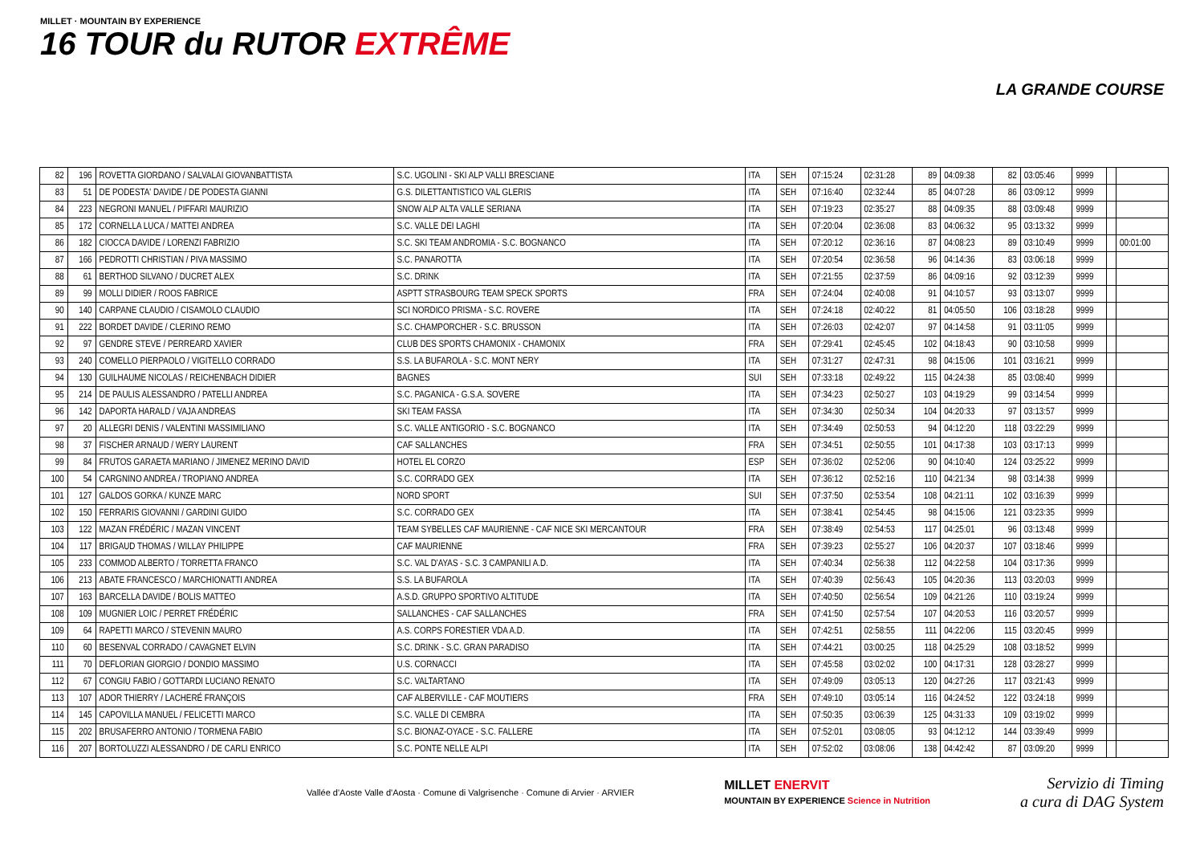MILLET · MOUNTAIN BY EXPERIENCE
16 TOUR du RUTOR EXTRÊME
LA GRANDE COURSE
| 82 | 196 | ROVETTA GIORDANO / SALVALAI GIOVANBATTISTA | S.C. UGOLINI - SKI ALP VALLI BRESCIANE | ITA | SEH | 07:15:24 | 02:31:28 | 89 | 04:09:38 | 82 | 03:05:46 | 9999 | | |
| 83 | 51 | DE PODESTA' DAVIDE / DE PODESTA GIANNI | G.S. DILETTANTISTICO VAL GLERIS | ITA | SEH | 07:16:40 | 02:32:44 | 85 | 04:07:28 | 86 | 03:09:12 | 9999 | | |
| 84 | 223 | NEGRONI MANUEL / PIFFARI MAURIZIO | SNOW ALP ALTA VALLE SERIANA | ITA | SEH | 07:19:23 | 02:35:27 | 88 | 04:09:35 | 88 | 03:09:48 | 9999 | | |
| 85 | 172 | CORNELLA LUCA / MATTEI ANDREA | S.C. VALLE DEI LAGHI | ITA | SEH | 07:20:04 | 02:36:08 | 83 | 04:06:32 | 95 | 03:13:32 | 9999 | | |
| 86 | 182 | CIOCCA DAVIDE / LORENZI FABRIZIO | S.C. SKI TEAM ANDROMIA - S.C. BOGNANCO | ITA | SEH | 07:20:12 | 02:36:16 | 87 | 04:08:23 | 89 | 03:10:49 | 9999 | | 00:01:00 |
| 87 | 166 | PEDROTTI CHRISTIAN / PIVA MASSIMO | S.C. PANAROTTA | ITA | SEH | 07:20:54 | 02:36:58 | 96 | 04:14:36 | 83 | 03:06:18 | 9999 | | |
| 88 | 61 | BERTHOD SILVANO / DUCRET ALEX | S.C. DRINK | ITA | SEH | 07:21:55 | 02:37:59 | 86 | 04:09:16 | 92 | 03:12:39 | 9999 | | |
| 89 | 99 | MOLLI DIDIER / ROOS FABRICE | ASPTT STRASBOURG TEAM SPECK SPORTS | FRA | SEH | 07:24:04 | 02:40:08 | 91 | 04:10:57 | 93 | 03:13:07 | 9999 | | |
| 90 | 140 | CARPANE CLAUDIO / CISAMOLO CLAUDIO | SCI NORDICO PRISMA - S.C. ROVERE | ITA | SEH | 07:24:18 | 02:40:22 | 81 | 04:05:50 | 106 | 03:18:28 | 9999 | | |
| 91 | 222 | BORDET DAVIDE / CLERINO REMO | S.C. CHAMPORCHER - S.C. BRUSSON | ITA | SEH | 07:26:03 | 02:42:07 | 97 | 04:14:58 | 91 | 03:11:05 | 9999 | | |
| 92 | 97 | GENDRE STEVE / PERREARD XAVIER | CLUB DES SPORTS CHAMONIX - CHAMONIX | FRA | SEH | 07:29:41 | 02:45:45 | 102 | 04:18:43 | 90 | 03:10:58 | 9999 | | |
| 93 | 240 | COMELLO PIERPAOLO / VIGITELLO CORRADO | S.S. LA BUFAROLA - S.C. MONT NERY | ITA | SEH | 07:31:27 | 02:47:31 | 98 | 04:15:06 | 101 | 03:16:21 | 9999 | | |
| 94 | 130 | GUILHAUME NICOLAS / REICHENBACH DIDIER | BAGNES | SUI | SEH | 07:33:18 | 02:49:22 | 115 | 04:24:38 | 85 | 03:08:40 | 9999 | | |
| 95 | 214 | DE PAULIS ALESSANDRO / PATELLI ANDREA | S.C. PAGANICA - G.S.A. SOVERE | ITA | SEH | 07:34:23 | 02:50:27 | 103 | 04:19:29 | 99 | 03:14:54 | 9999 | | |
| 96 | 142 | DAPORTA HARALD / VAJA ANDREAS | SKI TEAM FASSA | ITA | SEH | 07:34:30 | 02:50:34 | 104 | 04:20:33 | 97 | 03:13:57 | 9999 | | |
| 97 | 20 | ALLEGRI DENIS / VALENTINI MASSIMILIANO | S.C. VALLE ANTIGORIO - S.C. BOGNANCO | ITA | SEH | 07:34:49 | 02:50:53 | 94 | 04:12:20 | 118 | 03:22:29 | 9999 | | |
| 98 | 37 | FISCHER ARNAUD / WERY LAURENT | CAF SALLANCHES | FRA | SEH | 07:34:51 | 02:50:55 | 101 | 04:17:38 | 103 | 03:17:13 | 9999 | | |
| 99 | 84 | FRUTOS GARAETA MARIANO / JIMENEZ MERINO DAVID | HOTEL EL CORZO | ESP | SEH | 07:36:02 | 02:52:06 | 90 | 04:10:40 | 124 | 03:25:22 | 9999 | | |
| 100 | 54 | CARGNINO ANDREA / TROPIANO ANDREA | S.C. CORRADO GEX | ITA | SEH | 07:36:12 | 02:52:16 | 110 | 04:21:34 | 98 | 03:14:38 | 9999 | | |
| 101 | 127 | GALDOS GORKA / KUNZE MARC | NORD SPORT | SUI | SEH | 07:37:50 | 02:53:54 | 108 | 04:21:11 | 102 | 03:16:39 | 9999 | | |
| 102 | 150 | FERRARIS GIOVANNI / GARDINI GUIDO | S.C. CORRADO GEX | ITA | SEH | 07:38:41 | 02:54:45 | 98 | 04:15:06 | 121 | 03:23:35 | 9999 | | |
| 103 | 122 | MAZAN FRÉDÉRIC / MAZAN VINCENT | TEAM SYBELLES CAF MAURIENNE - CAF NICE SKI MERCANTOUR | FRA | SEH | 07:38:49 | 02:54:53 | 117 | 04:25:01 | 96 | 03:13:48 | 9999 | | |
| 104 | 117 | BRIGAUD THOMAS / WILLAY PHILIPPE | CAF MAURIENNE | FRA | SEH | 07:39:23 | 02:55:27 | 106 | 04:20:37 | 107 | 03:18:46 | 9999 | | |
| 105 | 233 | COMMOD ALBERTO / TORRETTA FRANCO | S.C. VAL D'AYAS - S.C. 3 CAMPANILI A.D. | ITA | SEH | 07:40:34 | 02:56:38 | 112 | 04:22:58 | 104 | 03:17:36 | 9999 | | |
| 106 | 213 | ABATE FRANCESCO / MARCHIONATTI ANDREA | S.S. LA BUFAROLA | ITA | SEH | 07:40:39 | 02:56:43 | 105 | 04:20:36 | 113 | 03:20:03 | 9999 | | |
| 107 | 163 | BARCELLA DAVIDE / BOLIS MATTEO | A.S.D. GRUPPO SPORTIVO ALTITUDE | ITA | SEH | 07:40:50 | 02:56:54 | 109 | 04:21:26 | 110 | 03:19:24 | 9999 | | |
| 108 | 109 | MUGNIER LOIC / PERRET FRÉDÉRIC | SALLANCHES - CAF SALLANCHES | FRA | SEH | 07:41:50 | 02:57:54 | 107 | 04:20:53 | 116 | 03:20:57 | 9999 | | |
| 109 | 64 | RAPETTI MARCO / STEVENIN MAURO | A.S. CORPS FORESTIER VDA A.D. | ITA | SEH | 07:42:51 | 02:58:55 | 111 | 04:22:06 | 115 | 03:20:45 | 9999 | | |
| 110 | 60 | BESENVAL CORRADO / CAVAGNET ELVIN | S.C. DRINK - S.C. GRAN PARADISO | ITA | SEH | 07:44:21 | 03:00:25 | 118 | 04:25:29 | 108 | 03:18:52 | 9999 | | |
| 111 | 70 | DEFLORIAN GIORGIO / DONDIO MASSIMO | U.S. CORNACCI | ITA | SEH | 07:45:58 | 03:02:02 | 100 | 04:17:31 | 128 | 03:28:27 | 9999 | | |
| 112 | 67 | CONGIU FABIO / GOTTARDI LUCIANO RENATO | S.C. VALTARTANO | ITA | SEH | 07:49:09 | 03:05:13 | 120 | 04:27:26 | 117 | 03:21:43 | 9999 | | |
| 113 | 107 | ADOR THIERRY / LACHERÉ FRANÇOIS | CAF ALBERVILLE - CAF MOUTIERS | FRA | SEH | 07:49:10 | 03:05:14 | 116 | 04:24:52 | 122 | 03:24:18 | 9999 | | |
| 114 | 145 | CAPOVILLA MANUEL / FELICETTI MARCO | S.C. VALLE DI CEMBRA | ITA | SEH | 07:50:35 | 03:06:39 | 125 | 04:31:33 | 109 | 03:19:02 | 9999 | | |
| 115 | 202 | BRUSAFERRO ANTONIO / TORMENA FABIO | S.C. BIONAZ-OYACE - S.C. FALLERE | ITA | SEH | 07:52:01 | 03:08:05 | 93 | 04:12:12 | 144 | 03:39:49 | 9999 | | |
| 116 | 207 | BORTOLUZZI ALESSANDRO / DE CARLI ENRICO | S.C. PONTE NELLE ALPI | ITA | SEH | 07:52:02 | 03:08:06 | 138 | 04:42:42 | 87 | 03:09:20 | 9999 | | |
Vallée d'Aoste Valle d'Aosta · Comune di Valgrisenche · Comune di Arvier · ARVIER
MILLET ENERVIT
MOUNTAIN BY EXPERIENCE Science in Nutrition
Servizio di Timing
a cura di DAG System